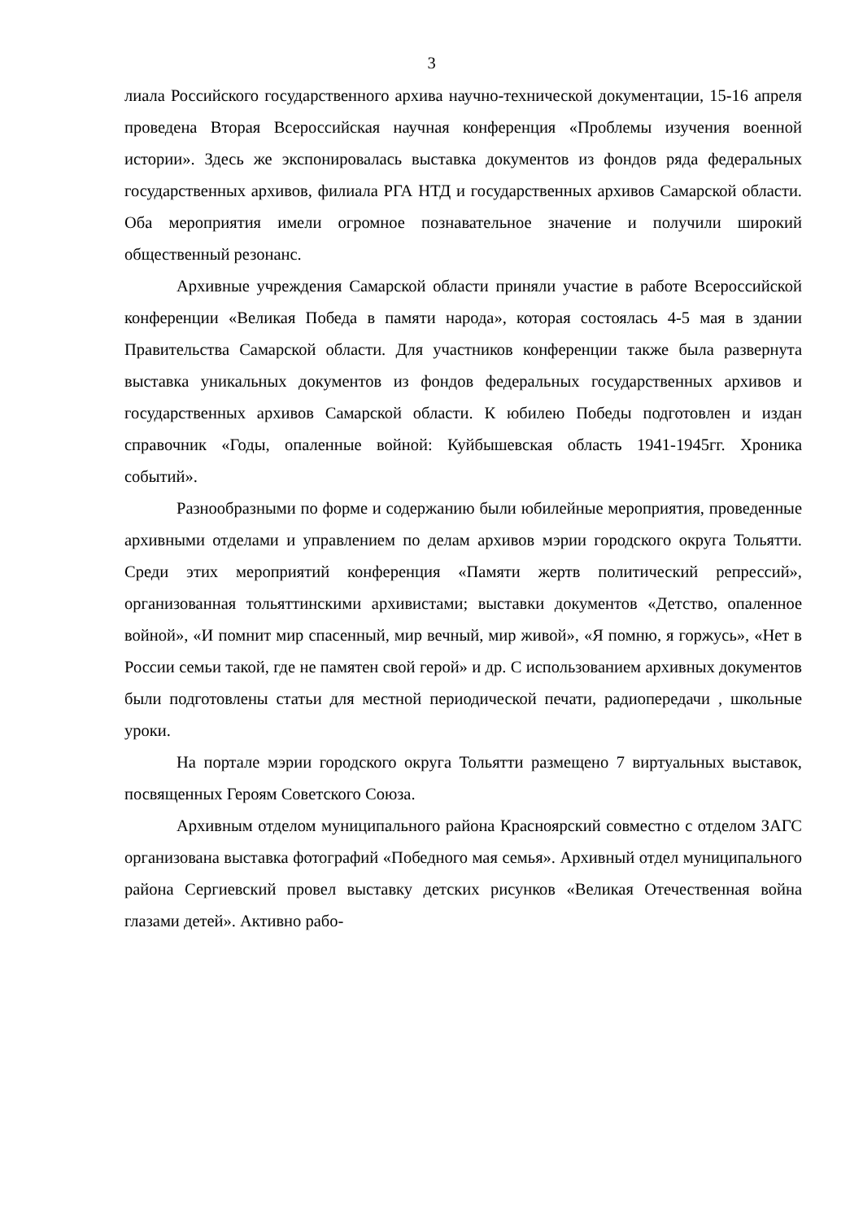3
лиала Российского государственного архива научно-технической документации, 15-16 апреля проведена Вторая Всероссийская научная конференция «Проблемы изучения военной истории». Здесь же экспонировалась выставка документов из фондов ряда федеральных государственных архивов, филиала РГА НТД и государственных архивов Самарской области. Оба мероприятия имели огромное познавательное значение и получили широкий общественный резонанс.
Архивные учреждения Самарской области приняли участие в работе Всероссийской конференции «Великая Победа в памяти народа», которая состоялась 4-5 мая в здании Правительства Самарской области. Для участников конференции также была развернута выставка уникальных документов из фондов федеральных государственных архивов и государственных архивов Самарской области. К юбилею Победы подготовлен и издан справочник «Годы, опаленные войной: Куйбышевская область 1941-1945гг. Хроника событий».
Разнообразными по форме и содержанию были юбилейные мероприятия, проведенные архивными отделами и управлением по делам архивов мэрии городского округа Тольятти. Среди этих мероприятий конференция «Памяти жертв политический репрессий», организованная тольяттинскими архивистами; выставки документов «Детство, опаленное войной», «И помнит мир спасенный, мир вечный, мир живой», «Я помню, я горжусь», «Нет в России семьи такой, где не памятен свой герой» и др. С использованием архивных документов были подготовлены статьи для местной периодической печати, радиопередачи , школьные уроки.
На портале мэрии городского округа Тольятти размещено 7 виртуальных выставок, посвященных Героям Советского Союза.
Архивным отделом муниципального района Красноярский совместно с отделом ЗАГС организована выставка фотографий «Победного мая семья». Архивный отдел муниципального района Сергиевский провел выставку детских рисунков «Великая Отечественная война глазами детей». Активно рабо-